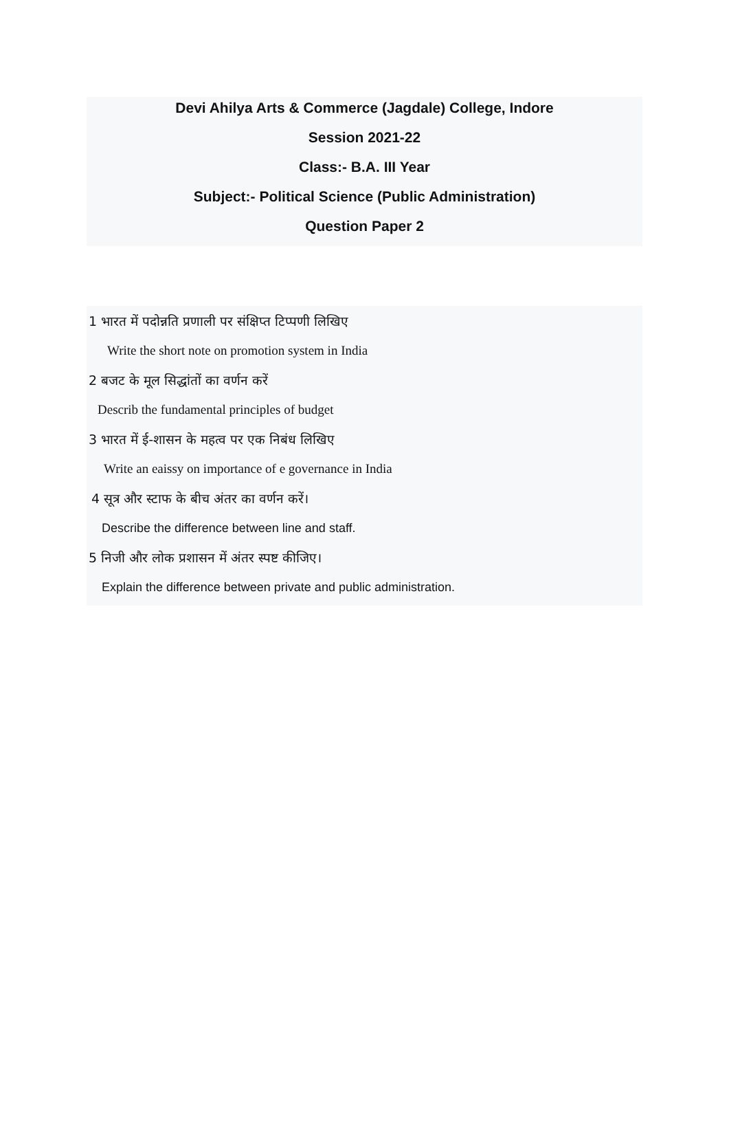Devi Ahilya Arts & Commerce (Jagdale) College, Indore
Session 2021-22
Class:- B.A. III Year
Subject:- Political Science (Public Administration)
Question Paper 2
1 भारत में पदोन्नति प्रणाली पर संक्षिप्त टिप्पणी लिखिए
Write the short note on promotion system in India
2 बजट के मूल सिद्धांतों का वर्णन करें
Describ the fundamental principles of budget
3 भारत में ई-शासन के महत्व पर एक निबंध लिखिए
Write an eaissy on importance of e governance in India
4 सूत्र और स्टाफ के बीच अंतर का वर्णन करें।
Describe the difference between line and staff.
5 निजी और लोक प्रशासन में अंतर स्पष्ट कीजिए।
Explain the difference between private and public administration.